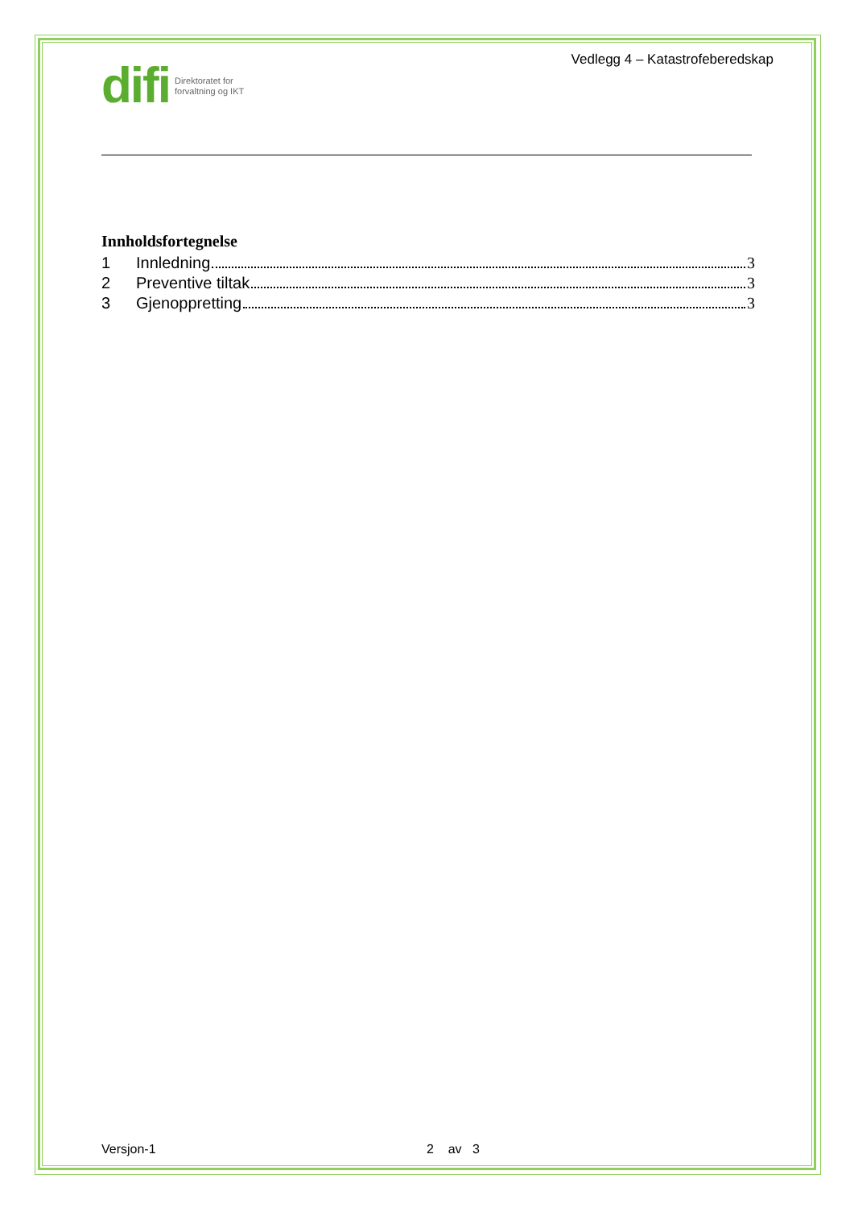difi Direktoratet for
forvaltning og IKT
Vedlegg 4 – Katastrofeberedskap
Innholdsfortegnelse
1 Innledning 3
2 Preventive tiltak 3
3 Gjenoppretting 3
Versjon-1 2 av 3